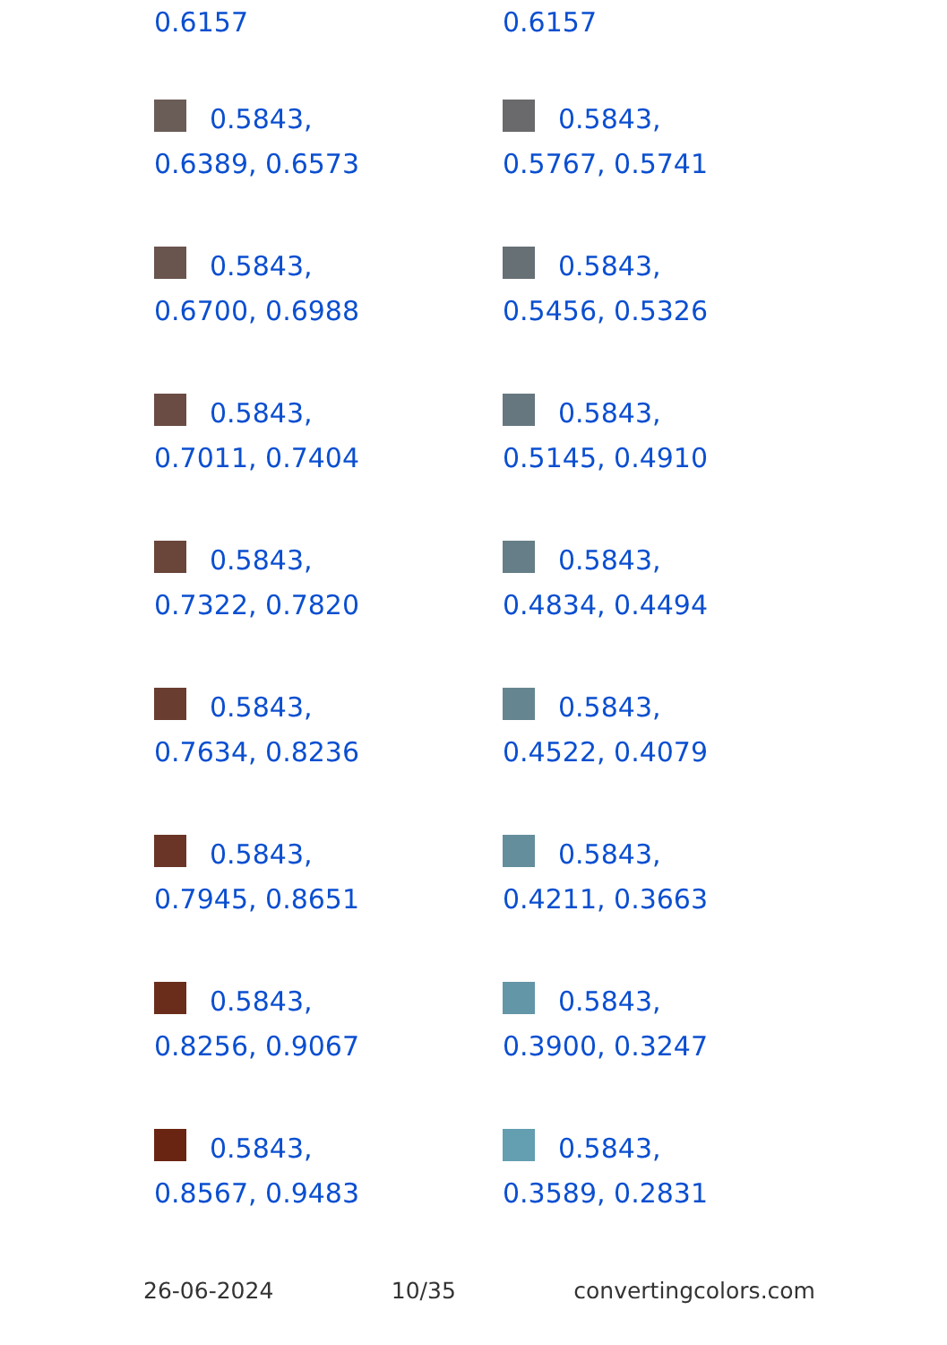0.6157
0.6157
0.5843, 0.6389, 0.6573
0.5843, 0.5767, 0.5741
0.5843, 0.6700, 0.6988
0.5843, 0.5456, 0.5326
0.5843, 0.7011, 0.7404
0.5843, 0.5145, 0.4910
0.5843, 0.7322, 0.7820
0.5843, 0.4834, 0.4494
0.5843, 0.7634, 0.8236
0.5843, 0.4522, 0.4079
0.5843, 0.7945, 0.8651
0.5843, 0.4211, 0.3663
0.5843, 0.8256, 0.9067
0.5843, 0.3900, 0.3247
0.5843, 0.8567, 0.9483
0.5843, 0.3589, 0.2831
26-06-2024 10/35 convertingcolors.com